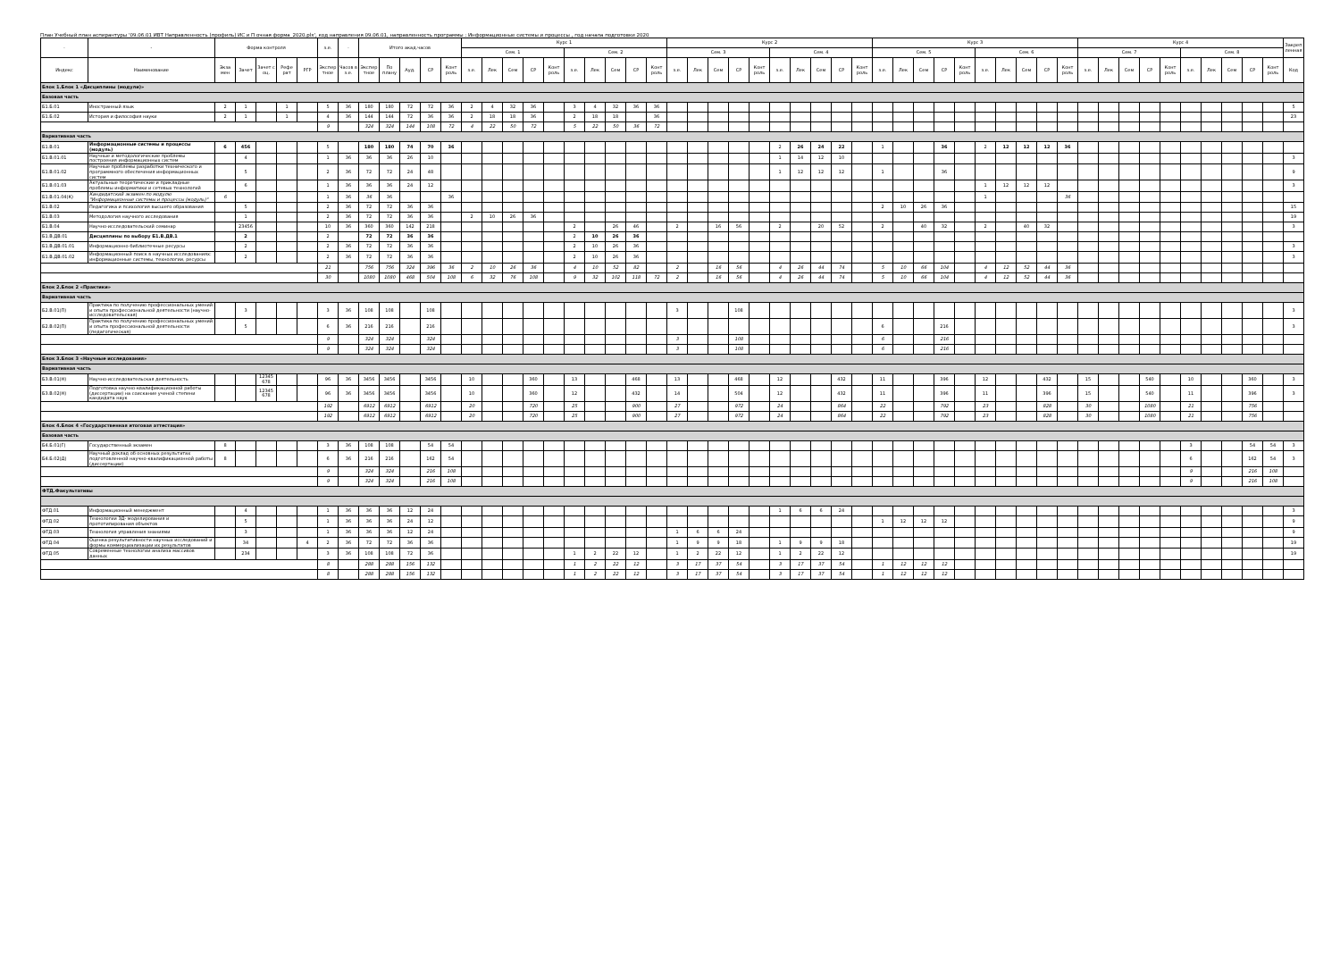План Учебный план аспирантуры '09.06.01 ИВТ Направленность (профиль) ИС и П очная форма_2020.plx', код направления 09.06.01, направленность программы : Информационные системы и процессы , год начала подготовки 2020
| - | - | Форма контроля | | | | | з.е. | - | Итого акад.часов | | | | | Курс 1 | | | | | | | | | | Курс 2 | | | | | | | | | | Курс 3 | | | | | | | | | | Курс 4 | | | | | | | | | | Закреп ленная |
| --- | --- | --- | --- | --- | --- | --- | --- | --- | --- | --- | --- | --- | --- | --- | --- | --- | --- | --- | --- | --- | --- | --- | --- | --- | --- | --- | --- | --- | --- | --- | --- | --- | --- | --- | --- | --- | --- | --- | --- | --- | --- | --- | --- | --- | --- | --- | --- | --- | --- | --- | --- | --- | --- | --- |
| | | | | | | | | | | | | | | Сем. 1 | | | | | Сем. 2 | | | | | Сем. 3 | | | | | Сем. 4 | | | | | Сем. 5 | | | | | Сем. 6 | | | | | Сем. 7 | | | | | Сем. 8 | | | | | |
| Индекс | Наименование | Экза мен | Зачет | Зачет с оц. | Рефе рат | РГР | Экспер тное | Часов в з.е. | Экспер тное | По плану | Ауд. | СР | Конт роль | з.е. | Лек | Сем | СР | Конт роль | з.е. | Лек | Сем | СР | Конт роль | з.е. | Лек | Сем | СР | Конт роль | з.е. | Лек | Сем | СР | Конт роль | з.е. | Лек | Сем | СР | Конт роль | з.е. | Лек | Сем | СР | Конт роль | з.е. | Лек | Сем | СР | Конт роль | з.е. | Лек | Сем | СР | Конт роль | Код |
| Блок 1.Блок 1 «Дисциплины (модули)» | | | | | | | | | | | | | | | | | | | | | | | | | | | | | | | | | | | | | | | | | | | | | | | | | | | | | | |
| Базовая часть | | | | | | | | | | | | | | | | | | | | | | | | | | | | | | | | | | | | | | | | | | | | | | | | | | | | | | |
| Б1.Б.01 | Иностранный язык | 2 | 1 | | 1 | | 5 | 36 | 180 | 180 | 72 | 72 | 36 | 2 | 4 | 32 | 36 | | 3 | 4 | 32 | 36 | 36 | | | | | | | | | | | | | | | | | | | | | | | | | | | | | | | 5 |
| Б1.Б.02 | История и философия науки | 2 | 1 | | 1 | | 4 | 36 | 144 | 144 | 72 | 36 | 36 | 2 | 18 | 18 | 36 | | 2 | 18 | 18 | | 36 | | | | | | | | | | | | | | | | | | | | | | | | | | | | | | | 23 |
| | | | | | | | 9 | | 324 | 324 | 144 | 108 | 72 | 4 | 22 | 50 | 72 | | 5 | 22 | 50 | 36 | 72 | | | | | | | | | | | | | | | | | | | | | | | | | | | | | | | |
| Вариативная часть | | | | | | | | | | | | | | | | | | | | | | | | | | | | | | | | | | | | | | | | | | | | | | | | | | | | | | |
| Б1.В.01 | Информационные системы и процессы (модуль) | 6 | 456 | | | | 5 | | 180 | 180 | 74 | 70 | 36 | | | | | | | | | | | | | | | | 2 | 26 | 24 | 22 | | 1 | | | 36 | | 2 | 12 | 12 | 12 | 36 | | | | | | | | | | | |
| Б1.В.01.01 | Научные и методологические проблемы построения информационных систем | | 4 | | | | 1 | 36 | 36 | 36 | 26 | 10 | | | | | | | | | | | | | | | | | 1 | 14 | 12 | 10 | | | | | | | | | | | | | | | | | | | | | | 3 |
| Б1.В.01.02 | Научные проблемы разработки технического и программного обеспечения информационных систем | | 5 | | | | 2 | 36 | 72 | 72 | 24 | 48 | | | | | | | | | | | | | | | | | 1 | 12 | 12 | 12 | | 1 | | | 36 | | | | | | | | | | | | | | | | | 9 |
| Б1.В.01.03 | Актуальные теоретические и прикладные проблемы информатики и сетевых технологий | | 6 | | | | 1 | 36 | 36 | 36 | 24 | 12 | | | | | | | | | | | | | | | | | | | | | | | | | | | 1 | 12 | 12 | 12 | | | | | | | | | | | | 3 |
| Б1.В.01.04(К) | Кандидатский экзамен по модулю "Информационные системы и процессы (модуль)" | 6 | | | | | 1 | 36 | 36 | 36 | | | 36 | | | | | | | | | | | | | | | | | | | | | | | | | | 1 | | | | 36 | | | | | | | | | | | |
| Б1.В.02 | Педагогика и психология высшего образования | | 5 | | | | 2 | 36 | 72 | 72 | 36 | 36 | | | | | | | | | | | | | | | | | | | | | | 2 | 10 | 26 | 36 | | | | | | | | | | | | | | | | | 15 |
| Б1.В.03 | Методология научного исследования | | 1 | | | | 2 | 36 | 72 | 72 | 36 | 36 | | 2 | 10 | 26 | 36 | | | | | | | | | | | | | | | | | | | | | | | | | | | | | | | | | | | | | 19 |
| Б1.В.04 | Научно-исследовательский семинар | | 23456 | | | | 10 | 36 | 360 | 360 | 142 | 218 | | | | | | | 2 | | 26 | 46 | | 2 | | 16 | 56 | | 2 | | 20 | 52 | | 2 | | 40 | 32 | | 2 | | 40 | 32 | | | | | | | | | | | | 3 |
| Б1.В.ДВ.01 | Дисциплины по выбору Б1.В.ДВ.1 | | 2 | | | | 2 | | 72 | 72 | 36 | 36 | | | | | | | 2 | 10 | 26 | 36 | | | | | | | | | | | | | | | | | | | | | | | | | | | | | | | | |
| Б1.В.ДВ.01.01 | Информационно-библиотечные ресурсы | | 2 | | | | 2 | 36 | 72 | 72 | 36 | 36 | | | | | | | 2 | 10 | 26 | 36 | | | | | | | | | | | | | | | | | | | | | | | | | | | | | | | | 3 |
| Б1.В.ДВ.01.02 | Информационный поиск в научных исследованиях: информационные системы, технологии, ресурсы | | 2 | | | | 2 | 36 | 72 | 72 | 36 | 36 | | | | | | | 2 | 10 | 26 | 36 | | | | | | | | | | | | | | | | | | | | | | | | | | | | | | | | 3 |
| | | | | | | | 21 | | 756 | 756 | 324 | 396 | 36 | 2 | 10 | 26 | 36 | | 4 | 10 | 52 | 82 | | 2 | | 16 | 56 | | 4 | 26 | 44 | 74 | | 5 | 10 | 66 | 104 | | 4 | 12 | 52 | 44 | 36 | | | | | | | | | | | |
| | | | | | | | 30 | | 1080 | 1080 | 468 | 504 | 108 | 6 | 32 | 76 | 108 | | 9 | 32 | 102 | 118 | 72 | 2 | | 16 | 56 | | 4 | 26 | 44 | 74 | | 5 | 10 | 66 | 104 | | 4 | 12 | 52 | 44 | 36 | | | | | | | | | | | |
| Блок 2.Блок 2 «Практики» | | | | | | | | | | | | | | | | | | | | | | | | | | | | | | | | | | | | | | | | | | | | | | | | | | | | | | |
| Вариативная часть | | | | | | | | | | | | | | | | | | | | | | | | | | | | | | | | | | | | | | | | | | | | | | | | | | | | | | |
| Б2.В.01(П) | Практика по получению профессиональных умений и опыта профессиональной деятельности (научно-исследовательская) | | 3 | | | | 3 | 36 | 108 | 108 | | 108 | | | | | | | | | | | | 3 | | | 108 | | | | | | | | | | | | | | | | | | | | | | | | | | | 3 |
| Б2.В.02(П) | Практика по получению профессиональных умений и опыта профессиональной деятельности (педагогическая) | | 5 | | | | 6 | 36 | 216 | 216 | | 216 | | | | | | | | | | | | | | | | | | | | | | 6 | | | 216 | | | | | | | | | | | | | | | | | 3 |
| | | | | | | | 9 | | 324 | 324 | | 324 | | | | | | | | | | | | 3 | | | 108 | | | | | | | 6 | | | 216 | | | | | | | | | | | | | | | | | |
| | | | | | | | 9 | | 324 | 324 | | 324 | | | | | | | | | | | | 3 | | | 108 | | | | | | | 6 | | | 216 | | | | | | | | | | | | | | | | | |
| Блок 3.Блок 3 «Научные исследования» | | | | | | | | | | | | | | | | | | | | | | | | | | | | | | | | | | | | | | | | | | | | | | | | | | | | | | |
| Вариативная часть | | | | | | | | | | | | | | | | | | | | | | | | | | | | | | | | | | | | | | | | | | | | | | | | | | | | | | |
| Б3.В.01(Н) | Научно-исследовательская деятельность | | | 12345 678 | | | 96 | 36 | 3456 | 3456 | | 3456 | | 10 | | | 360 | | 13 | | | 468 | | 13 | | | 468 | | 12 | | | 432 | | 11 | | | 396 | | 12 | | | 432 | | 15 | | | 540 | | 10 | | | 360 | | 3 |
| Б3.В.02(Н) | Подготовка научно-квалификационной работы (диссертации) на соискание ученой степени кандидата наук | | | 12345 678 | | | 96 | 36 | 3456 | 3456 | | 3456 | | 10 | | | 360 | | 12 | | | 432 | | 14 | | | 504 | | 12 | | | 432 | | 11 | | | 396 | | 11 | | | 396 | | 15 | | | 540 | | 11 | | | 396 | | 3 |
| | | | | | | | 192 | | 6912 | 6912 | | 6912 | | 20 | | | 720 | | 25 | | | 900 | | 27 | | | 972 | | 24 | | | 864 | | 22 | | | 792 | | 23 | | | 828 | | 30 | | | 1080 | | 21 | | | 756 | | |
| | | | | | | | 192 | | 6912 | 6912 | | 6912 | | 20 | | | 720 | | 25 | | | 900 | | 27 | | | 972 | | 24 | | | 864 | | 22 | | | 792 | | 23 | | | 828 | | 30 | | | 1080 | | 21 | | | 756 | | |
| Блок 4.Блок 4 «Государственная итоговая аттестация» | | | | | | | | | | | | | | | | | | | | | | | | | | | | | | | | | | | | | | | | | | | | | | | | | | | | | | |
| Базовая часть | | | | | | | | | | | | | | | | | | | | | | | | | | | | | | | | | | | | | | | | | | | | | | | | | | | | | | |
| Б4.Б.01(Г) | Государственный экзамен | 8 | | | | | 3 | 36 | 108 | 108 | | 54 | 54 | | | | | | | | | | | | | | | | | | | | | | | | | | | | | | | | | | | | 3 | | | 54 | 54 | 3 |
| Б4.Б.02(Д) | Научный доклад об основных результатах подготовленной научно-квалификационной работы (диссертации) | 8 | | | | | 6 | 36 | 216 | 216 | | 162 | 54 | | | | | | | | | | | | | | | | | | | | | | | | | | | | | | | | | | | | 6 | | | 162 | 54 | 3 |
| | | | | | | | 9 | | 324 | 324 | | 216 | 108 | | | | | | | | | | | | | | | | | | | | | | | | | | | | | | | | | | | | 9 | | | 216 | 108 | |
| | | | | | | | 9 | | 324 | 324 | | 216 | 108 | | | | | | | | | | | | | | | | | | | | | | | | | | | | | | | | | | | | 9 | | | 216 | 108 | |
| ФТД.Факультативы | | | | | | | | | | | | | | | | | | | | | | | | | | | | | | | | | | | | | | | | | | | | | | | | | | | | | | |
| ФТД.01 | Информационный менеджмент | | 4 | | | | 1 | 36 | 36 | 36 | 12 | 24 | | | | | | | | | | | | | | | | | 1 | 6 | 6 | 24 | | | | | | | | | | | | | | | | | | | | | | 3 |
| ФТД.02 | Технологии 3Д- моделирования и прототипирования объектов | | 5 | | | | 1 | 36 | 36 | 36 | 24 | 12 | | | | | | | | | | | | | | | | | | | | | | 1 | 12 | 12 | 12 | | | | | | | | | | | | | | | | | 9 |
| ФТД.03 | Технология управления знаниями | | 3 | | | | 1 | 36 | 36 | 36 | 12 | 24 | | | | | | | | | | | | 1 | 6 | 6 | 24 | | | | | | | | | | | | | | | | | | | | | | | | | | | 9 |
| ФТД.04 | Оценка результативности научных исследований и формы коммерциализации их результатов | | 34 | | | 4 | 2 | 36 | 72 | 72 | 36 | 36 | | | | | | | | | | | | 1 | 9 | 9 | 18 | | 1 | 9 | 9 | 18 | | | | | | | | | | | | | | | | | | | | | | 19 |
| ФТД.05 | Современные технологии анализа массивов данных | | 234 | | | | 3 | 36 | 108 | 108 | 72 | 36 | | | | | | | 1 | 2 | 22 | 12 | | 1 | 2 | 22 | 12 | | 1 | 2 | 22 | 12 | | | | | | | | | | | | | | | | | | | | | | 19 |
| | | | | | | | 8 | | 288 | 288 | 156 | 132 | | | | | | | 1 | 2 | 22 | 12 | | 3 | 17 | 37 | 54 | | 3 | 17 | 37 | 54 | | 1 | 12 | 12 | 12 | | | | | | | | | | | | | | | | | |
| | | | | | | | 8 | | 288 | 288 | 156 | 132 | | | | | | | 1 | 2 | 22 | 12 | | 3 | 17 | 37 | 54 | | 3 | 17 | 37 | 54 | | 1 | 12 | 12 | 12 | | | | | | | | | | | | | | | | | |